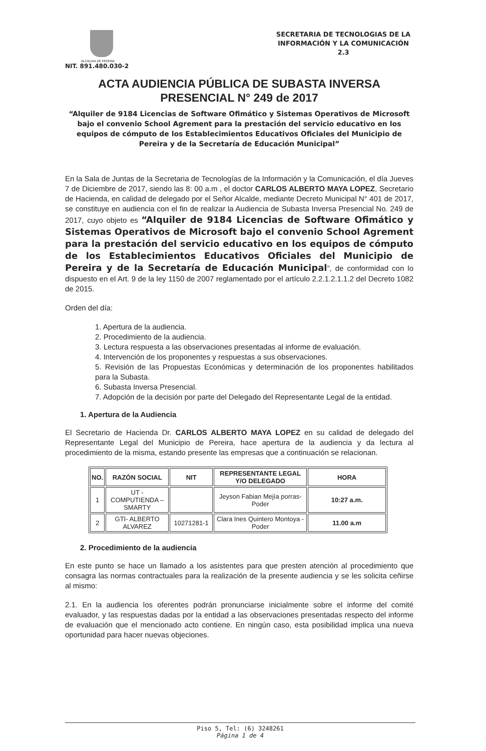ALCALDIA DE PEREIRA
NIT. 891.480.030-2
SECRETARIA DE TECNOLOGIAS DE LA INFORMACIÓN Y LA COMUNICACIÓN
2.3
ACTA AUDIENCIA PÚBLICA DE SUBASTA INVERSA
PRESENCIAL N° 249 de 2017
“Alquiler de 9184 Licencias de Software Ofimático y Sistemas Operativos de Microsoft bajo el convenio School Agrement para la prestación del servicio educativo en los equipos de cómputo de los Establecimientos Educativos Oficiales del Municipio de Pereira y de la Secretaría de Educación Municipal”
En la Sala de Juntas de la Secretaria de Tecnologías de la Información y la Comunicación, el día Jueves 7 de Diciembre de 2017, siendo las 8: 00 a.m , el doctor CARLOS ALBERTO MAYA LOPEZ, Secretario de Hacienda, en calidad de delegado por el Señor Alcalde, mediante Decreto Municipal N° 401 de 2017, se constituye en audiencia con el fin de realizar la Audiencia de Subasta Inversa Presencial No. 249 de 2017, cuyo objeto es “Alquiler de 9184 Licencias de Software Ofimático y Sistemas Operativos de Microsoft bajo el convenio School Agrement para la prestación del servicio educativo en los equipos de cómputo de los Establecimientos Educativos Oficiales del Municipio de Pereira y de la Secretaría de Educación Municipal”, de conformidad con lo dispuesto en el Art. 9 de la ley 1150 de 2007 reglamentado por el artículo 2.2.1.2.1.1.2 del Decreto 1082 de 2015.
Orden del día:
1. Apertura de la audiencia.
2. Procedimiento de la audiencia.
3. Lectura respuesta a las observaciones presentadas al informe de evaluación.
4. Intervención de los proponentes y respuestas a sus observaciones.
5. Revisión de las Propuestas Económicas y determinación de los proponentes habilitados para la Subasta.
6. Subasta Inversa Presencial.
7. Adopción de la decisión por parte del Delegado del Representante Legal de la entidad.
1. Apertura de la Audiencia
El Secretario de Hacienda Dr. CARLOS ALBERTO MAYA LOPEZ en su calidad de delegado del Representante Legal del Municipio de Pereira, hace apertura de la audiencia y da lectura al procedimiento de la misma, estando presente las empresas que a continuación se relacionan.
| NO. | RAZÓN SOCIAL | NIT | REPRESENTANTE LEGAL Y/O DELEGADO | HORA |
| --- | --- | --- | --- | --- |
| 1 | UT - COMPUTIENDA – SMARTY | | Jeyson Fabian Mejía porras-Poder | 10:27 a.m. |
| 2 | GTI- ALBERTO ALVAREZ | 10271281-1 | Clara Ines Quintero Montoya - Poder | 11.00 a.m |
2. Procedimiento de la audiencia
En este punto se hace un llamado a los asistentes para que presten atención al procedimiento que consagra las normas contractuales para la realización de la presente audiencia y se les solicita ceñirse al mismo:
2.1. En la audiencia los oferentes podrán pronunciarse inicialmente sobre el informe del comité evaluador, y las respuestas dadas por la entidad a las observaciones presentadas respecto del informe de evaluación que el mencionado acto contiene. En ningún caso, esta posibilidad implica una nueva oportunidad para hacer nuevas objeciones.
Piso 5, Tel: (6) 3248261
Página 1 de 4